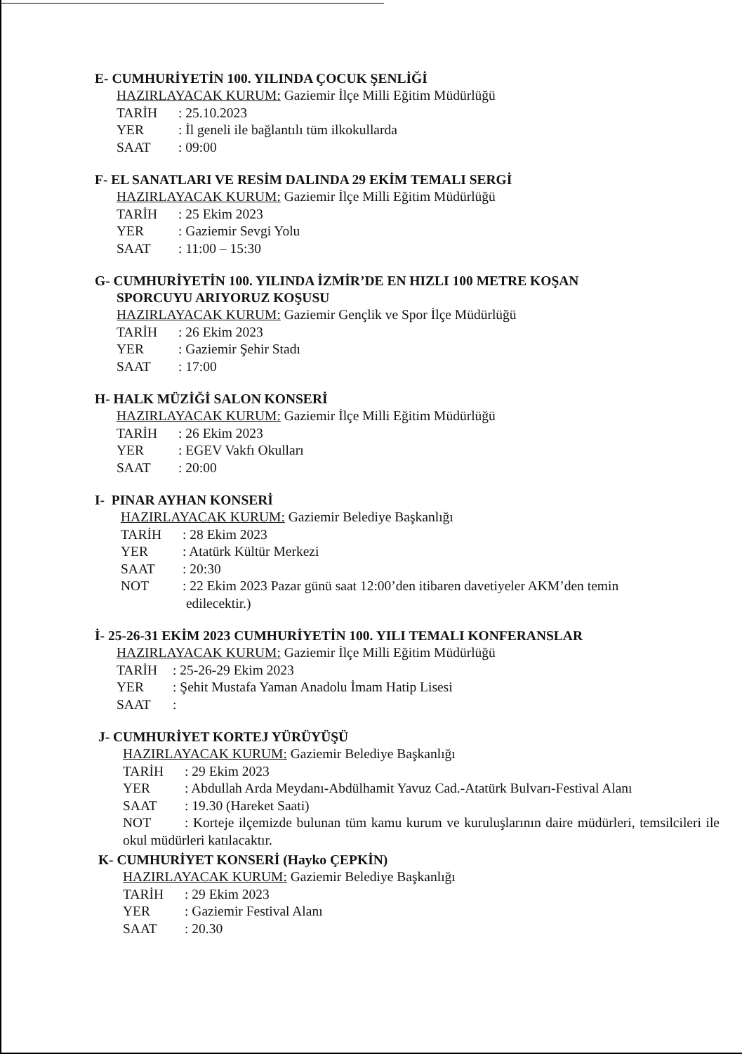E- CUMHURİYETİN 100. YILINDA ÇOCUK ŞENLİĞİ
HAZIRLAYACAK KURUM: Gaziemir İlçe Milli Eğitim Müdürlüğü
TARİH: 25.10.2023
YER: İl geneli ile bağlantılı tüm ilkokullarda
SAAT: 09:00
F- EL SANATLARI VE RESİM DALINDA 29 EKİM TEMALI SERGİ
HAZIRLAYACAK KURUM: Gaziemir İlçe Milli Eğitim Müdürlüğü
TARİH: 25 Ekim 2023
YER: Gaziemir Sevgi Yolu
SAAT: 11:00 – 15:30
G- CUMHURİYETİN 100. YILINDA İZMİR’DE EN HIZLI 100 METRE KOŞAN
SPORCUYU ARIYORUZ KOŞUSU
HAZIRLAYACAK KURUM: Gaziemir Gençlik ve Spor İlçe Müdürlüğü
TARİH: 26 Ekim 2023
YER: Gaziemir Şehir Stadı
SAAT: 17:00
H- HALK MÜZİĞİ SALON KONSERİ
HAZIRLAYACAK KURUM: Gaziemir İlçe Milli Eğitim Müdürlüğü
TARİH: 26 Ekim 2023
YER: EGEV Vakfı Okulları
SAAT: 20:00
I- PINAR AYHAN KONSERİ
HAZIRLAYACAK KURUM: Gaziemir Belediye Başkanlığı
TARİH: 28 Ekim 2023
YER: Atatürk Kültür Merkezi
SAAT: 20:30
NOT: 22 Ekim 2023 Pazar günü saat 12:00’den itibaren davetiyeler AKM’den temin
edilecektir.)
İ- 25-26-31 EKİM 2023 CUMHURİYETİN 100. YILI TEMALI KONFERANSLAR
HAZIRLAYACAK KURUM: Gaziemir İlçe Milli Eğitim Müdürlüğü
TARİH: 25-26-29 Ekim 2023
YER: Şehit Mustafa Yaman Anadolu İmam Hatip Lisesi
SAAT:
J- CUMHURİYET KORTEJ YÜRÜYÜŞÜ
HAZIRLAYACAK KURUM: Gaziemir Belediye Başkanlığı
TARİH: 29 Ekim 2023
YER: Abdullah Arda Meydanı-Abdülhamit Yavuz Cad.-Atatürk Bulvarı-Festival Alanı
SAAT: 19.30 (Hareket Saati)
NOT: Korteje ilçemizde bulunan tüm kamu kurum ve kuruluşlarının daire müdürleri, temsilcileri ile okul müdürleri katılacaktır.
K- CUMHURİYET KONSERİ (Hayko ÇEPKİN)
HAZIRLAYACAK KURUM: Gaziemir Belediye Başkanlığı
TARİH: 29 Ekim 2023
YER: Gaziemir Festival Alanı
SAAT: 20.30